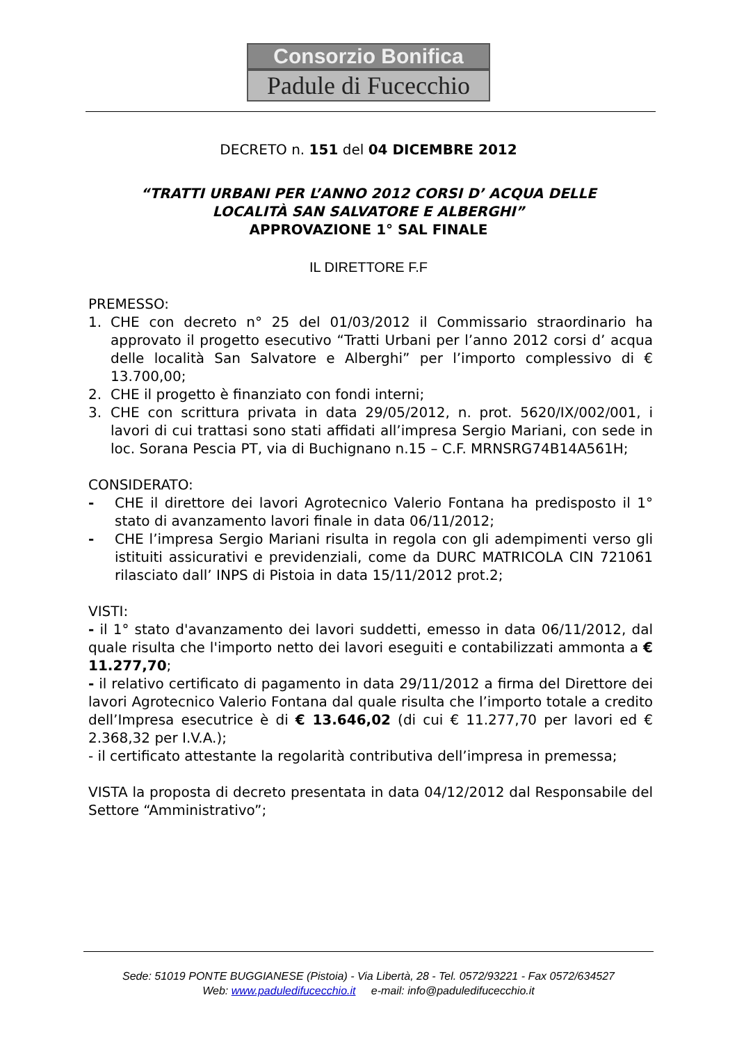Consorzio Bonifica
Padule di Fucecchio
DECRETO n. 151 del 04 DICEMBRE 2012
“TRATTI URBANI PER L’ANNO 2012 CORSI D’ ACQUA DELLE
LOCALITÀ SAN SALVATORE E ALBERGHI”
APPROVAZIONE 1° SAL FINALE
IL DIRETTORE F.F
PREMESSO:
1. CHE con decreto n° 25 del 01/03/2012 il Commissario straordinario ha approvato il progetto esecutivo “Tratti Urbani per l’anno 2012 corsi d’ acqua delle località San Salvatore e Alberghi” per l’importo complessivo di € 13.700,00;
2. CHE il progetto è finanziato con fondi interni;
3. CHE con scrittura privata in data 29/05/2012, n. prot. 5620/IX/002/001, i lavori di cui trattasi sono stati affidati all’impresa Sergio Mariani, con sede in loc. Sorana Pescia PT, via di Buchignano n.15 – C.F. MRNSRG74B14A561H;
CONSIDERATO:
- CHE il direttore dei lavori Agrotecnico Valerio Fontana ha predisposto il 1° stato di avanzamento lavori finale in data 06/11/2012;
- CHE l’impresa Sergio Mariani risulta in regola con gli adempimenti verso gli istituiti assicurativi e previdenziali, come da DURC MATRICOLA CIN 721061 rilasciato dall’ INPS di Pistoia in data 15/11/2012 prot.2;
VISTI:
- il 1° stato d'avanzamento dei lavori suddetti, emesso in data 06/11/2012, dal quale risulta che l'importo netto dei lavori eseguiti e contabilizzati ammonta a € 11.277,70;
- il relativo certificato di pagamento in data 29/11/2012 a firma del Direttore dei lavori Agrotecnico Valerio Fontana dal quale risulta che l’importo totale a credito dell’Impresa esecutrice è di € 13.646,02 (di cui € 11.277,70 per lavori ed € 2.368,32 per I.V.A.);
- il certificato attestante la regolarità contributiva dell’impresa in premessa;
VISTA la proposta di decreto presentata in data 04/12/2012 dal Responsabile del Settore “Amministrativo”;
Sede: 51019 PONTE BUGGIANESE (Pistoia) - Via Libertà, 28 - Tel. 0572/93221 - Fax 0572/634527
Web: www.paduledifucecchio.it e-mail: info@paduledifucecchio.it